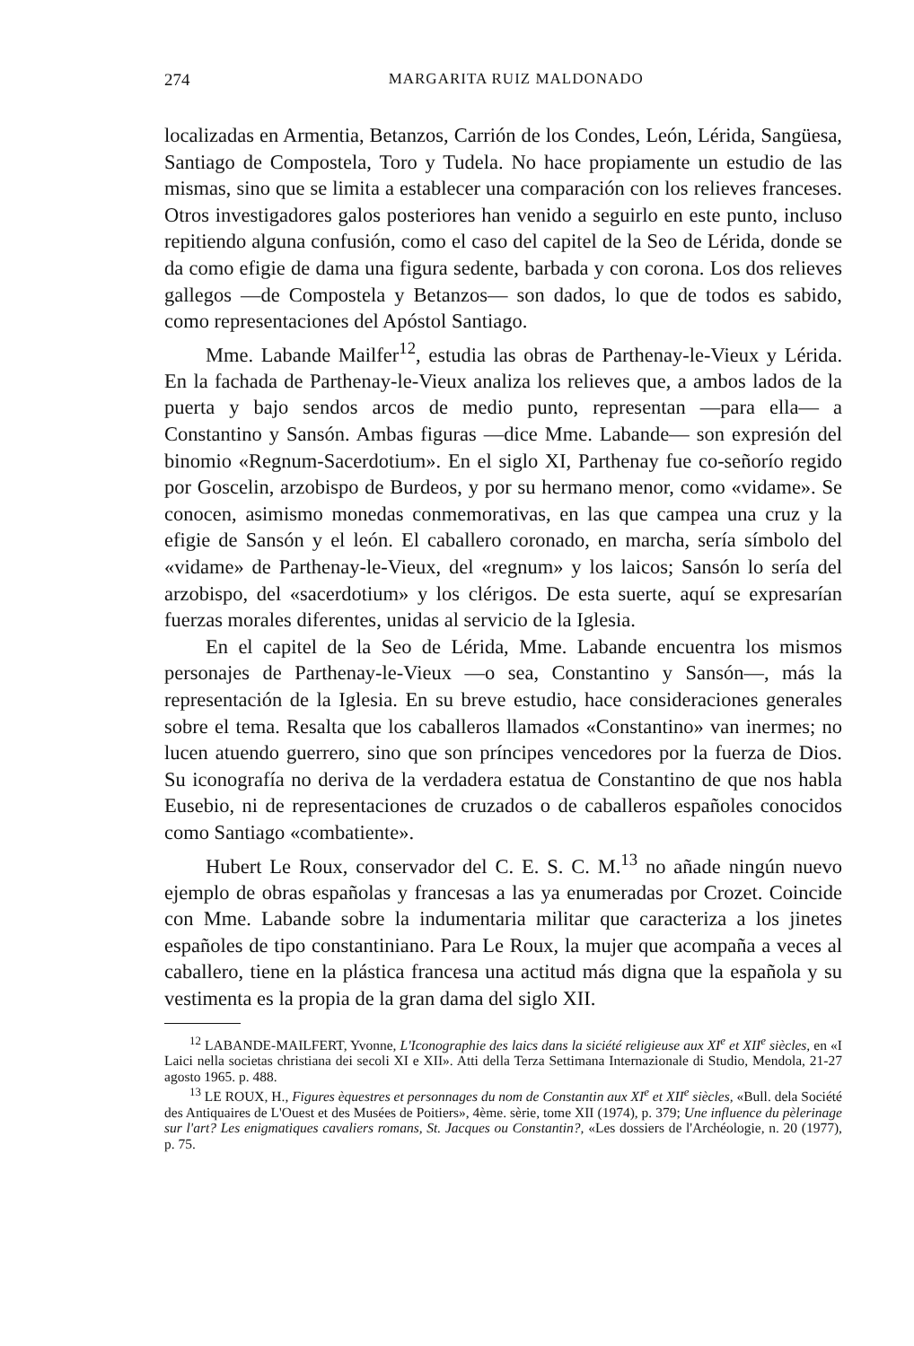274 MARGARITA RUIZ MALDONADO
localizadas en Armentia, Betanzos, Carrión de los Condes, León, Lérida, Sangüesa, Santiago de Compostela, Toro y Tudela. No hace propiamente un estudio de las mismas, sino que se limita a establecer una comparación con los relieves franceses. Otros investigadores galos posteriores han venido a seguirlo en este punto, incluso repitiendo alguna confusión, como el caso del capitel de la Seo de Lérida, donde se da como efigie de dama una figura sedente, barbada y con corona. Los dos relieves gallegos —de Compostela y Betanzos— son dados, lo que de todos es sabido, como representaciones del Apóstol Santiago.
Mme. Labande Mailfer<sup>12</sup>, estudia las obras de Parthenay-le-Vieux y Lérida. En la fachada de Parthenay-le-Vieux analiza los relieves que, a ambos lados de la puerta y bajo sendos arcos de medio punto, representan —para ella— a Constantino y Sansón. Ambas figuras —dice Mme. Labande— son expresión del binomio «Regnum-Sacerdotium». En el siglo XI, Parthenay fue co-señorío regido por Goscelin, arzobispo de Burdeos, y por su hermano menor, como «vidame». Se conocen, asimismo monedas conmemorativas, en las que campea una cruz y la efigie de Sansón y el león. El caballero coronado, en marcha, sería símbolo del «vidame» de Parthenay-le-Vieux, del «regnum» y los laicos; Sansón lo sería del arzobispo, del «sacerdotium» y los clérigos. De esta suerte, aquí se expresarían fuerzas morales diferentes, unidas al servicio de la Iglesia.
En el capitel de la Seo de Lérida, Mme. Labande encuentra los mismos personajes de Parthenay-le-Vieux —o sea, Constantino y Sansón—, más la representación de la Iglesia. En su breve estudio, hace consideraciones generales sobre el tema. Resalta que los caballeros llamados «Constantino» van inermes; no lucen atuendo guerrero, sino que son príncipes vencedores por la fuerza de Dios. Su iconografía no deriva de la verdadera estatua de Constantino de que nos habla Eusebio, ni de representaciones de cruzados o de caballeros españoles conocidos como Santiago «combatiente».
Hubert Le Roux, conservador del C. E. S. C. M.<sup>13</sup> no añade ningún nuevo ejemplo de obras españolas y francesas a las ya enumeradas por Crozet. Coincide con Mme. Labande sobre la indumentaria militar que caracteriza a los jinetes españoles de tipo constantiniano. Para Le Roux, la mujer que acompaña a veces al caballero, tiene en la plástica francesa una actitud más digna que la española y su vestimenta es la propia de la gran dama del siglo XII.
<sup>12</sup> LABANDE-MAILFERT, Yvonne, L'Iconographie des laics dans la siciété religieuse aux XI<sup>e</sup> et XII<sup>e</sup> siècles, en «I Laici nella societas christiana dei secoli XI e XII». Atti della Terza Settimana Internazionale di Studio, Mendola, 21-27 agosto 1965. p. 488.
<sup>13</sup> LE ROUX, H., Figures èquestres et personnages du nom de Constantin aux XI<sup>e</sup> et XII<sup>e</sup> siècles, «Bull. dela Société des Antiquaires de L'Ouest et des Musées de Poitiers», 4ème. sèrie, tome XII (1974), p. 379; Une influence du pèlerinage sur l'art? Les enigmatiques cavaliers romans, St. Jacques ou Constantin?, «Les dossiers de l'Archéologie, n. 20 (1977), p. 75.